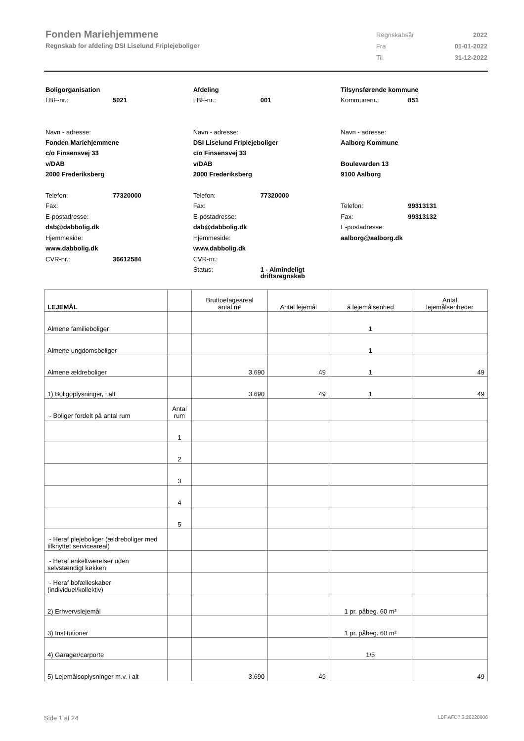Fonden Mariehjemmene
Regnskab for afdeling DSI Liselund Friplejeboliger
| Regnskabsår | 2022 |
| Fra | 01-01-2022 |
| Til | 31-12-2022 |
Boligorganisation
LBF-nr.: 5021
Navn - adresse:
Fonden Mariehjemmene
c/o Finsensvej 33
v/DAB
2000 Frederiksberg
Telefon: 77320000
Fax:
E-postadresse:
dab@dabbolig.dk
Hjemmeside:
www.dabbolig.dk
CVR-nr.: 36612584
Afdeling
LBF-nr.: 001
Navn - adresse:
DSI Liselund Friplejeboliger
c/o Finsensvej 33
v/DAB
2000 Frederiksberg
Telefon: 77320000
Fax:
E-postadresse:
dab@dabbolig.dk
Hjemmeside:
www.dabbolig.dk
CVR-nr.:
Status: 1 - Almindeligt
driftsregnskab
Tilsynsførende kommune
Kommunenr.: 851
Navn - adresse:
Aalborg Kommune
Boulevarden 13
9100 Aalborg
Telefon: 99313131
Fax: 99313132
E-postadresse:
aalborg@aalborg.dk
| LEJEMÅL | | Bruttoetageareal antal m² | Antal lejemål | á lejemålsenhed | Antal lejemålsenheder |
| --- | --- | --- | --- | --- | --- |
| Almene familieboliger | | | | 1 | |
| Almene ungdomsboliger | | | | 1 | |
| Almene ældreboliger | | 3.690 | 49 | 1 | 49 |
| 1) Boligoplysninger, i alt | | 3.690 | 49 | 1 | 49 |
| - Boliger fordelt på antal rum | Antal rum | | | | |
| | 1 | | | | |
| | 2 | | | | |
| | 3 | | | | |
| | 4 | | | | |
| | 5 | | | | |
| - Heraf plejeboliger (ældreboliger med tilknyttet serviceareal) | | | | | |
| - Heraf enkeltværelser uden selvstændigt køkken | | | | | |
| - Heraf bofælleskaber (individuel/kollektiv) | | | | | |
| 2) Erhvervslejemål | | | | 1 pr. påbeg. 60 m² | |
| 3) Institutioner | | | | 1 pr. påbeg. 60 m² | |
| 4) Garager/carporte | | | | 1/5 | |
| 5) Lejemålsoplysninger m.v. i alt | | 3.690 | 49 | | 49 |
Side 1 af 24 LBF.AFD7.3.20220906